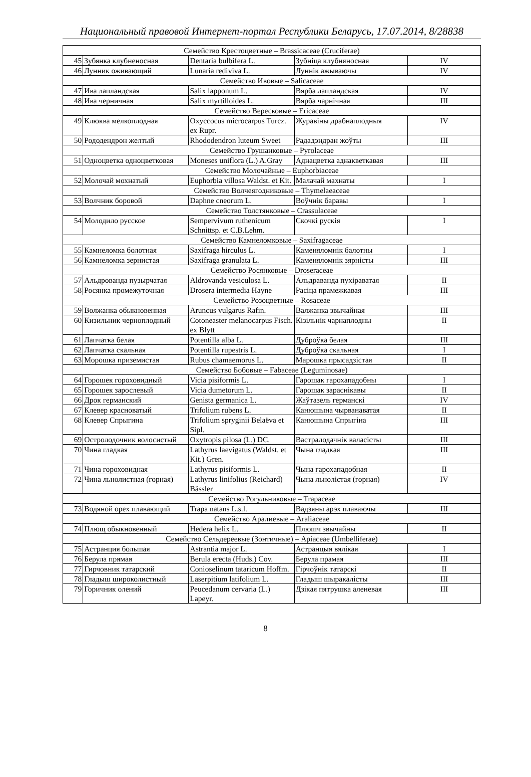Национальный правовой Интернет-портал Республики Беларусь, 17.07.2014, 8/28838
| Семейство Крестоцветные – Brassicaceae (Cruciferae) | | | | |
| 45 | Зубянка клубненосная | Dentaria bulbifera L. | Зубніца клубняносная | IV |
| 46 | Лунник оживающий | Lunaria rediviva L. | Луннік ажываючы | IV |
| Семейство Ивовые – Salicaceae | | | | |
| 47 | Ива лапландская | Salix lapponum L. | Вярба лапландская | IV |
| 48 | Ива черничная | Salix myrtilloides L. | Вярба чарнічная | III |
| Семейство Вересковые – Ericaceae | | | | |
| 49 | Клюква мелкоплодная | Oxyccocus microcarpus Turcz. ex Rupr. | Журавіны драбнаплодныя | IV |
| 50 | Рододендрон желтый | Rhododendron luteum Sweet | Рададэндран жоўты | III |
| Семейство Грушанковые – Pyrolaceae | | | | |
| 51 | Одноцветка одноцветковая | Moneses uniflora (L.) A.Gray | Аднацветка аднакветкавая | III |
| Семейство Молочайные – Euphorbiaceae | | | | |
| 52 | Молочай мохнатый | Euphorbia villosa Waldst. et Kit. | Малачай махнаты | I |
| Семейство Волчеягодниковые – Thymelaeaceae | | | | |
| 53 | Волчник боровой | Daphne cneorum L. | Воўчнік баравы | I |
| Семейство Толстянковые – Crassulaceae | | | | |
| 54 | Молодило русское | Sempervivum ruthenicum Schnittsp. et C.B.Lehm. | Скочкі рускія | I |
| Семейство Камнеломковые – Saxifragaceae | | | | |
| 55 | Камнеломка болотная | Saxifraga hirculus L. | Каменяломнік балотны | I |
| 56 | Камнеломка зернистая | Saxifraga granulata L. | Каменяломнік зярністы | III |
| Семейство Росянковые – Droseraceae | | | | |
| 57 | Альдрованда пузырчатая | Aldrovanda vesiculosa L. | Альдраванда пухіраватая | II |
| 58 | Росянка промежуточная | Drosera intermedia Hayne | Расіца прамежкавая | III |
| Семейство Розоцветные – Rosaceae | | | | |
| 59 | Волжанка обыкновенная | Aruncus vulgarus Rafin. | Валжанка звычайная | III |
| 60 | Кизильник черноплодный | Cotoneaster melanocarpus Fisch. ex Blytt | Кізільнік чарнаплодны | II |
| 61 | Лапчатка белая | Potentilla alba L. | Дуброўка белая | III |
| 62 | Лапчатка скальная | Potentilla rupestris L. | Дуброўка скальная | I |
| 63 | Морошка приземистая | Rubus chamaemorus L. | Марошка прысадзістая | II |
| Семейство Бобовые – Fabaceae (Leguminosae) | | | | |
| 64 | Горошек гороховидный | Vicia pisiformis L. | Гарошак гарохападобны | I |
| 65 | Горошек зарослевый | Vicia dumetorum L. | Гарошак зараснікавы | II |
| 66 | Дрок германский | Genista germanica L. | Жаўтазель германскі | IV |
| 67 | Клевер красноватый | Trifolium rubens L. | Канюшына чырванаватая | II |
| 68 | Клевер Спрыгина | Trifolium spryginii Belaëva et Sipl. | Канюшына Спрыгіна | III |
| 69 | Остролодочник волосистый | Oxytropis pilosa (L.) DC. | Вастралодачнік валасісты | III |
| 70 | Чина гладкая | Lathyrus laevigatus (Waldst. et Kit.) Gren. | Чына гладкая | III |
| 71 | Чина гороховидная | Lathyrus pisiformis L. | Чына гарохападобная | II |
| 72 | Чина льнолистная (горная) | Lathyrus linifolius (Reichard) Bässler | Чына льнолістая (горная) | IV |
| Семейство Рогульниковые – Trapaceae | | | | |
| 73 | Водяной орех плавающий | Trapa natans L.s.l. | Вадзяны арэх плаваючы | III |
| Семейство Аралиевые – Araliaceae | | | | |
| 74 | Плющ обыкновенный | Hedera helix L. | Плюшч звычайны | II |
| Семейство Сельдереевые (Зонтичные) – Apiaceae (Umbelliferae) | | | | |
| 75 | Астранция большая | Astrantia major L. | Астранцыя вялікая | I |
| 76 | Берула прямая | Berula erecta (Huds.) Cov. | Берула прамая | III |
| 77 | Гирчовник татарский | Conioselinum tataricum Hoffm. | Гірчоўнік татарскі | II |
| 78 | Гладыш широколистный | Laserpitium latifolium L. | Гладыш шыракалісты | III |
| 79 | Горичник олений | Peucedanum cervaria (L.) Lapeyr. | Дзікая пятрушка аленевая | III |
8